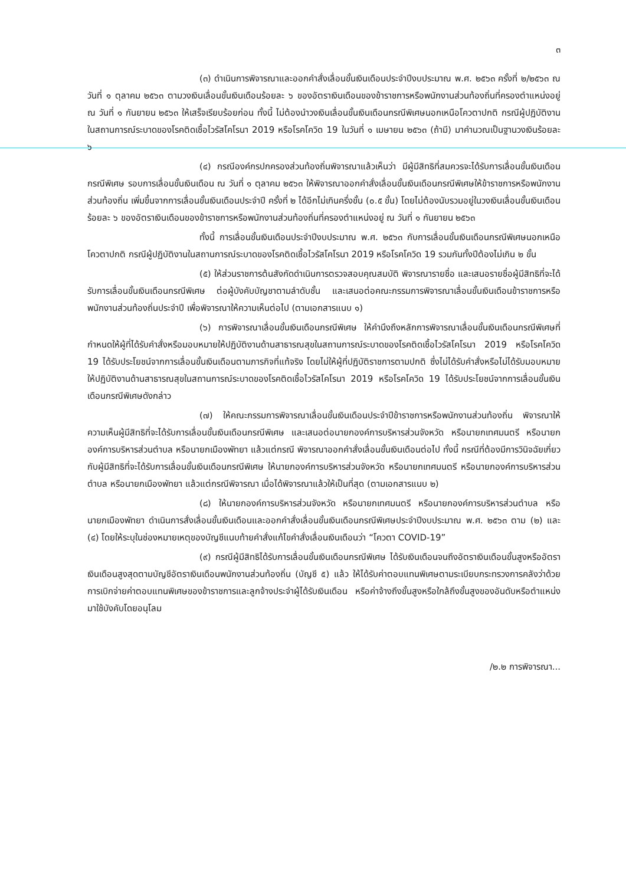๓
(๓) ดำเนินการพิจารณาและออกคำสั่งเลื่อนขั้นเงินเดือนประจำปีงบประมาณ พ.ศ. ๒๕๖๓ ครั้งที่ ๒/๒๕๖๓ ณ วันที่ ๑ ตุลาคม ๒๕๖๓ ตามวงเงินเลื่อนขั้นเงินเดือนร้อยละ ๖ ของอัตราเงินเดือนของข้าราชการหรือพนักงานส่วนท้องถิ่นที่ครองตำแหน่งอยู่ ณ วันที่ ๑ กันยายน ๒๕๖๓ ให้เสร็จเรียบร้อยก่อน ทั้งนี้ ไม่ต้องนำวงเงินเลื่อนขั้นเงินเดือนกรณีพิเศษนอกเหนือโควตาปกติ กรณีผู้ปฏิบัติงานในสถานการณ์ระบาดของโรคติดเชื้อไวรัสโคโรนา 2019 หรือโรคโควิด 19 ในวันที่ ๑ เมษายน ๒๕๖๓ (ถ้ามี) มาคำนวณเป็นฐานวงเงินร้อยละ ๖
(๔) กรณีองค์กรปกครองส่วนท้องถิ่นพิจารณาแล้วเห็นว่า มีผู้มีสิทธิที่สมควรจะได้รับการเลื่อนขั้นเงินเดือนกรณีพิเศษ รอบการเลื่อนขั้นเงินเดือน ณ วันที่ ๑ ตุลาคม ๒๕๖๓ ให้พิจารณาออกคำสั่งเลื่อนขั้นเงินเดือนกรณีพิเศษให้ข้าราชการหรือพนักงานส่วนท้องถิ่น เพิ่มขึ้นจากการเลื่อนขั้นเงินเดือนประจำปี ครั้งที่ ๒ ได้อีกไม่เกินครึ่งขั้น (๐.๕ ขั้น) โดยไม่ต้องนับรวมอยู่ในวงเงินเลื่อนขั้นเงินเดือนร้อยละ ๖ ของอัตราเงินเดือนของข้าราชการหรือพนักงานส่วนท้องถิ่นที่ครองตำแหน่งอยู่ ณ วันที่ ๑ กันยายน ๒๕๖๓
ทั้งนี้ การเลื่อนขั้นเงินเดือนประจำปีงบประมาณ พ.ศ. ๒๕๖๓ กับการเลื่อนขั้นเงินเดือนกรณีพิเศษนอกเหนือโควตาปกติ กรณีผู้ปฏิบัติงานในสถานการณ์ระบาดของโรคติดเชื้อไวรัสโคโรนา 2019 หรือโรคโควิด 19 รวมกันทั้งปีต้องไม่เกิน ๒ ขั้น
(๕) ให้ส่วนราชการต้นสังกัดดำเนินการตรวจสอบคุณสมบัติ พิจารณารายชื่อ และเสนอรายชื่อผู้มีสิทธิที่จะได้รับการเลื่อนขั้นเงินเดือนกรณีพิเศษ ต่อผู้บังคับบัญชาตามลำดับชั้น และเสนอต่อคณะกรรมการพิจารณาเลื่อนขั้นเงินเดือนข้าราชการหรือพนักงานส่วนท้องถิ่นประจำปี เพื่อพิจารณาให้ความเห็นต่อไป (ตามเอกสารแนบ ๑)
(๖) การพิจารณาเลื่อนขั้นเงินเดือนกรณีพิเศษ ให้คำนึงถึงหลักการพิจารณาเลื่อนขั้นเงินเดือนกรณีพิเศษที่กำหนดให้ผู้ที่ได้รับคำสั่งหรือมอบหมายให้ปฏิบัติงานด้านสาธารณสุขในสถานการณ์ระบาดของโรคติดเชื้อไวรัสโคโรนา 2019 หรือโรคโควิด 19 ได้รับประโยชน์จากการเลื่อนขั้นเงินเดือนตามภารกิจที่แท้จริง โดยไม่ให้ผู้ที่ปฏิบัติราชการตามปกติ ซึ่งไม่ได้รับคำสั่งหรือไม่ได้รับมอบหมายให้ปฏิบัติงานด้านสาธารณสุขในสถานการณ์ระบาดของโรคติดเชื้อไวรัสโคโรนา 2019 หรือโรคโควิด 19 ได้รับประโยชน์จากการเลื่อนขั้นเงินเดือนกรณีพิเศษดังกล่าว
(๗) ให้คณะกรรมการพิจารณาเลื่อนขั้นเงินเดือนประจำปีข้าราชการหรือพนักงานส่วนท้องถิ่น พิจารณาให้ความเห็นผู้มีสิทธิที่จะได้รับการเลื่อนขั้นเงินเดือนกรณีพิเศษ และเสนอต่อนายกองค์การบริหารส่วนจังหวัด หรือนายกเทศมนตรี หรือนายกองค์การบริหารส่วนตำบล หรือนายกเมืองพัทยา แล้วแต่กรณี พิจารณาออกคำสั่งเลื่อนขั้นเงินเดือนต่อไป ทั้งนี้ กรณีที่ต้องมีการวินิจฉัยเกี่ยวกับผู้มีสิทธิที่จะได้รับการเลื่อนขั้นเงินเดือนกรณีพิเศษ ให้นายกองค์การบริหารส่วนจังหวัด หรือนายกเทศมนตรี หรือนายกองค์การบริหารส่วนตำบล หรือนายกเมืองพัทยา แล้วแต่กรณีพิจารณา เมื่อได้พิจารณาแล้วให้เป็นที่สุด (ตามเอกสารแนบ ๒)
(๘) ให้นายกองค์การบริหารส่วนจังหวัด หรือนายกเทศมนตรี หรือนายกองค์การบริหารส่วนตำบล หรือนายกเมืองพัทยา ดำเนินการสั่งเลื่อนขั้นเงินเดือนและออกคำสั่งเลื่อนขั้นเงินเดือนกรณีพิเศษประจำปีงบประมาณ พ.ศ. ๒๕๖๓ ตาม (๒) และ (๔) โดยให้ระบุในช่องหมายเหตุของบัญชีแนบท้ายคำสั่งแก้ไขคำสั่งเลื่อนเงินเดือนว่า “โควตา COVID-19”
(๙) กรณีผู้มีสิทธิได้รับการเลื่อนขั้นเงินเดือนกรณีพิเศษ ได้รับเงินเดือนจนถึงอัตราเงินเดือนขั้นสูงหรืออัตราเงินเดือนสูงสุดตามบัญชีอัตราเงินเดือนพนักงานส่วนท้องถิ่น (บัญชี ๕) แล้ว ให้ได้รับค่าตอบแทนพิเศษตามระเบียบกระทรวงการคลังว่าด้วยการเบิกจ่ายค่าตอบแทนพิเศษของข้าราชการและลูกจ้างประจำผู้ได้รับเงินเดือน หรือค่าจ้างถึงขั้นสูงหรือใกล้ถึงขั้นสูงของอันดับหรือตำแหน่ง มาใช้บังคับโดยอนุโลม
/๒.๒ การพิจารณา...